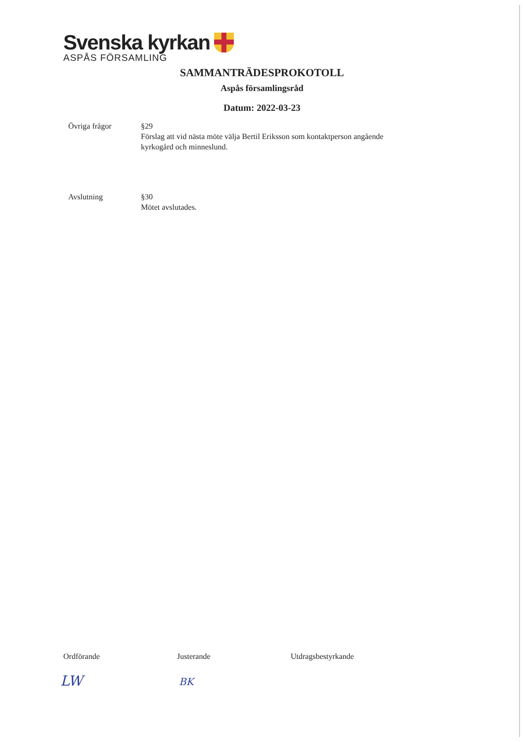Svenska kyrkan
ASPÅS FÖRSAMLING
SAMMANTRÄDESPROKOTOLL
Aspås församlingsråd
Datum: 2022-03-23
Övriga frågor §29
Förslag att vid nästa möte välja Bertil Eriksson som kontaktperson angående
kyrkogård och minneslund.
Avslutning §30
Mötet avslutades.
Ordförande Justerande Utdragsbestyrkande
LW BK